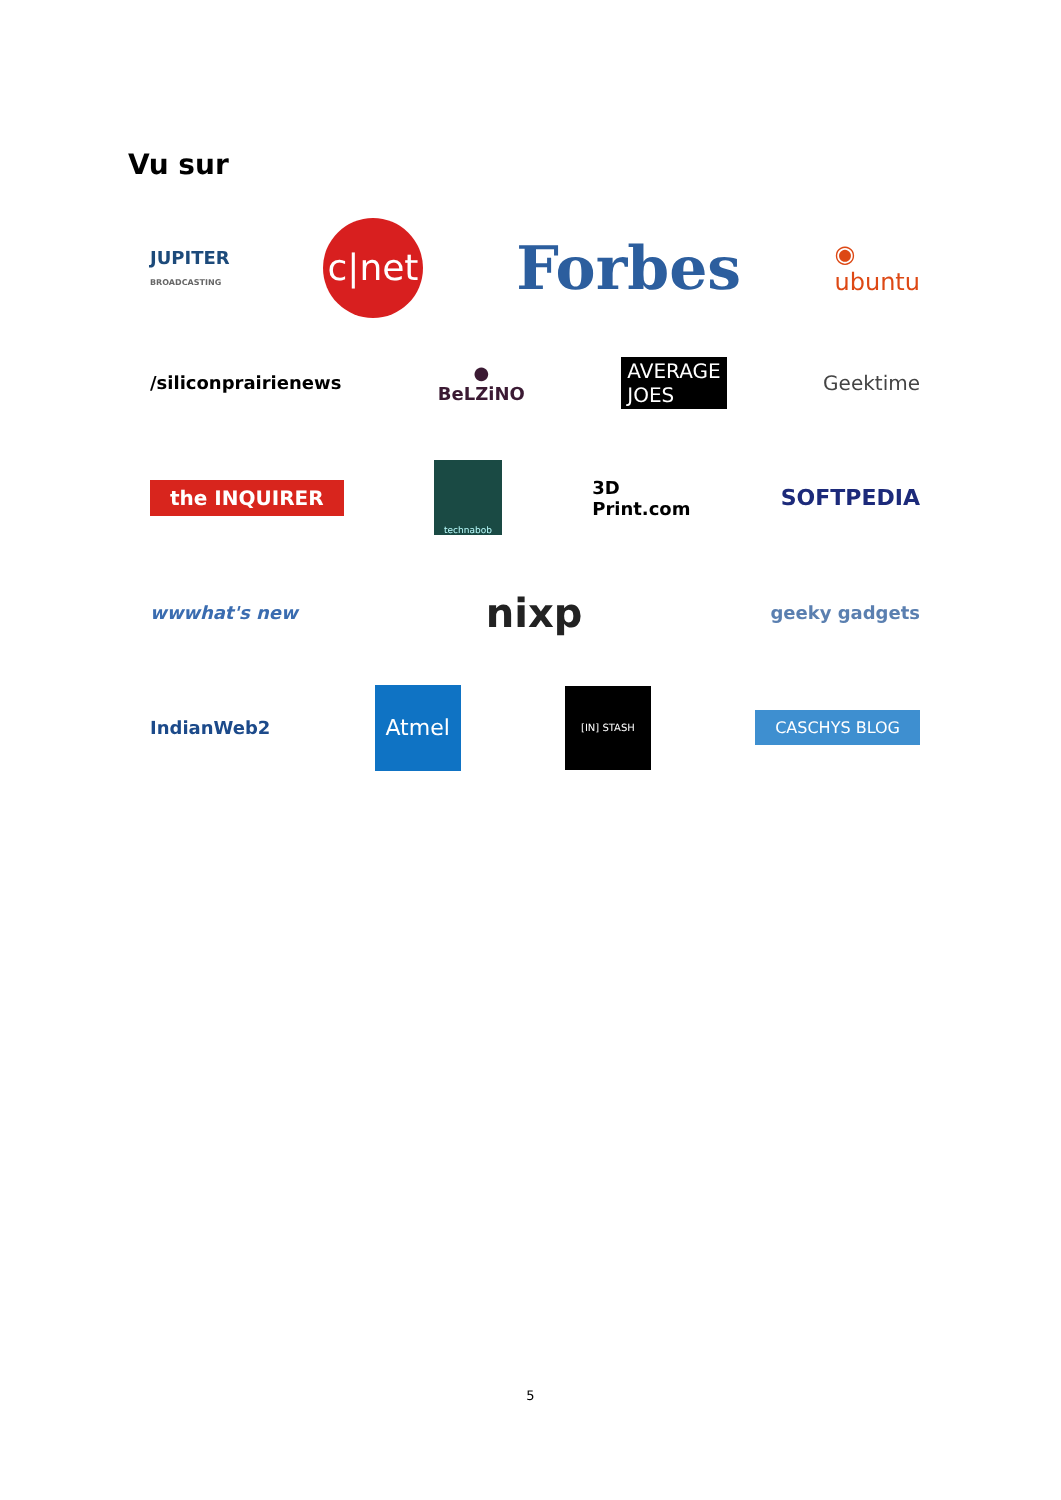Vu sur
JUPITER
BROADCASTING c|net Forbes ◉
ubuntu
/siliconprairienews ●
BeLZiNO AVERAGE
JOES Geektime
the INQUIRER technabob 3D
Print.com SOFTPEDIA
wwwhat's new nixp geeky gadgets
IndianWeb2 Atmel [IN] STASH CASCHYS BLOG
5